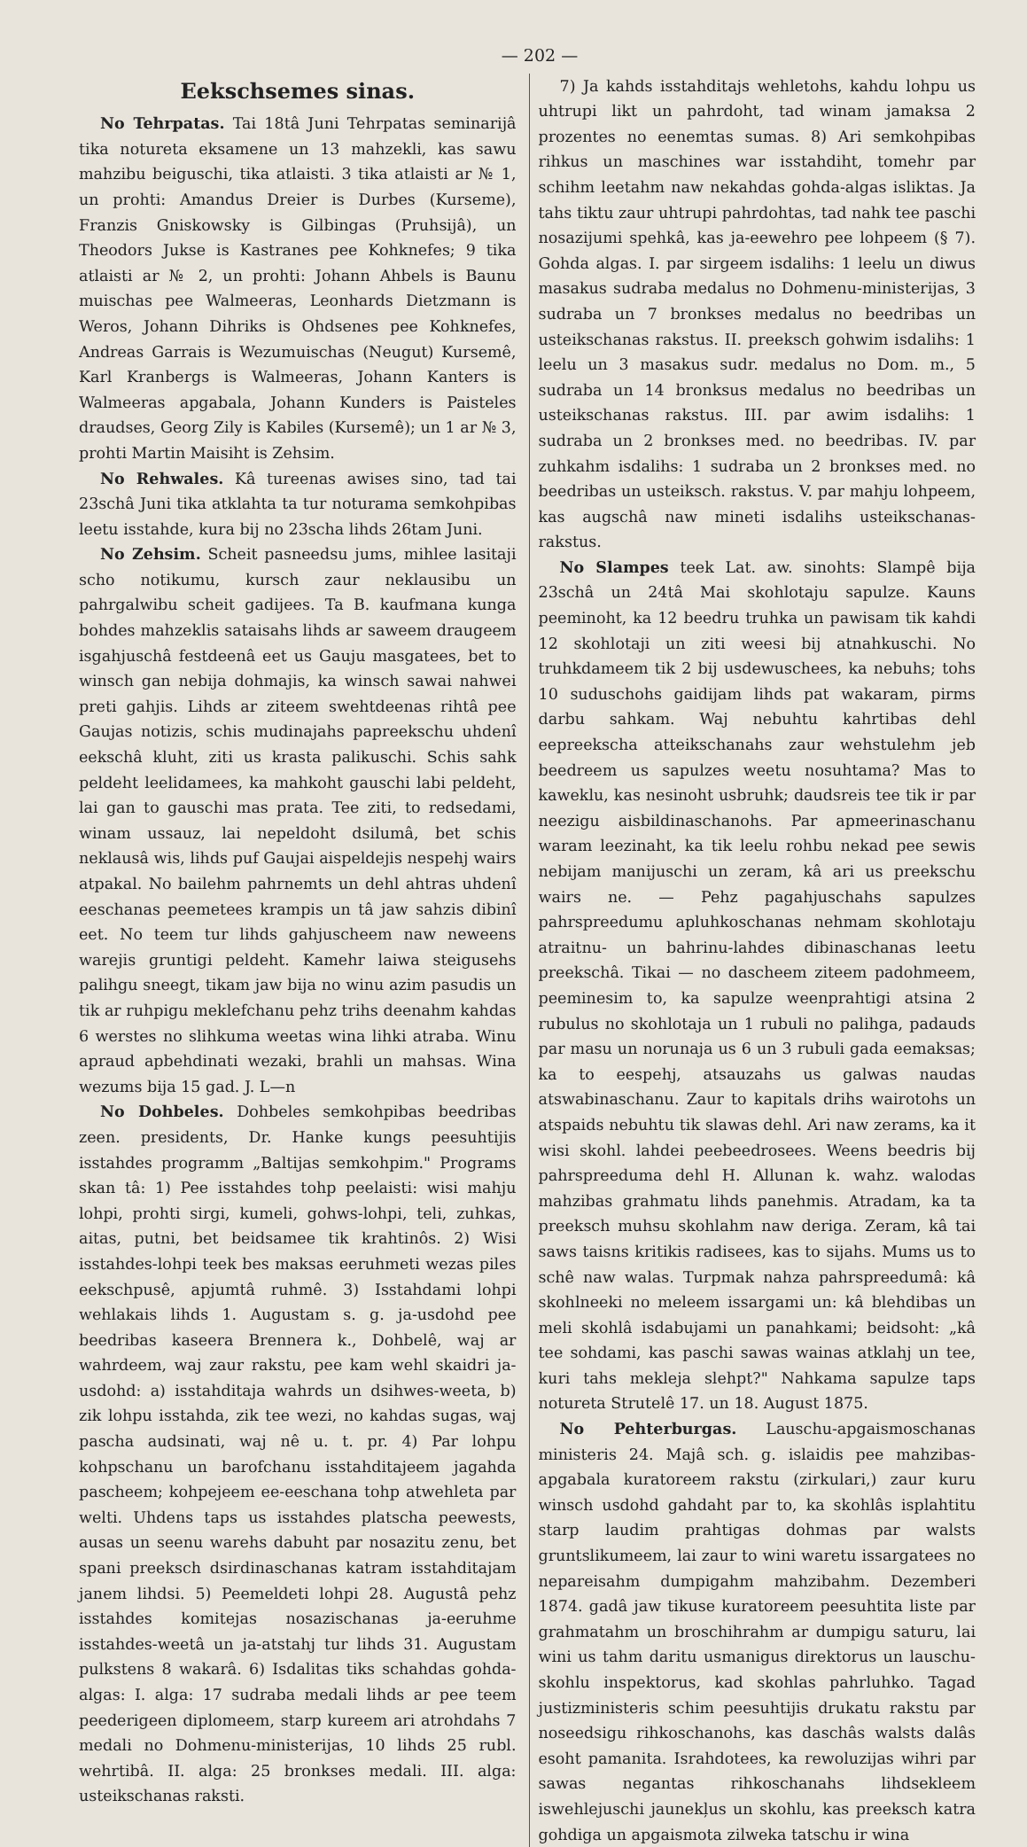— 202 —
Eekschsemes sinas.
No Tehrpatas. Tai 18tâ Juni Tehrpatas seminarijâ tika notureta eksamene un 13 mahzekli, kas sawu mahzibu beiguschi, tika atlaisti. 3 tika atlaisti ar № 1, un prohti: Amandus Dreier is Durbes (Kurseme), Franzis Gniskowsky is Gilbingas (Pruhsijâ), un Theodors Jukse is Kastranes pee Kohknefes; 9 tika atlaisti ar № 2, un prohti: Johann Ahbels is Baunu muischas pee Walmeeras, Leonhards Dietzmann is Weros, Johann Dihriks is Ohdsenes pee Kohknefes, Andreas Garrais is Wezumuischas (Neugut) Kursemê, Karl Kranbergs is Walmeeras, Johann Kanters is Walmeeras apgabala, Johann Kunders is Paisteles draudses, Georg Zily is Kabiles (Kursemê); un 1 ar № 3, prohti Martin Maisiht is Zehsim.
No Rehwales. Kâ tureenas awises sino, tad tai 23schâ Juni tika atklahta ta tur noturama semkohpibas leetu isstahde, kura bij no 23scha lihds 26tam Juni.
No Zehsim. Scheit pasneedsu jums, mihlee lasitaji scho notikumu, kursch zaur neklausibu un pahrgalwibu scheit gadijees. Ta B. kaufmana kunga bohdes mahzeklis sataisahs lihds ar saweem draugeem isgahjuschâ festdeenâ eet us Gauju masgatees, bet to winsch gan nebija dohmajis, ka winsch sawai nahwei preti gahjis. Lihds ar ziteem swehtdeenas rihtâ pee Gaujas notizis, schis mudinajahs papreekschu uhdenî eekschâ kluht, ziti us krasta palikuschi. Schis sahk peldeht leelidamees, ka mahkoht gauschi labi peldeht, lai gan to gauschi mas prata. Tee ziti, to redsedami, winam ussauz, lai nepeldoht dsilumâ, bet schis neklausâ wis, lihds puf Gaujai aispeldejis nespehj wairs atpakal. No bailehm pahrnemts un dehl ahtras uhdenî eeschanas peemetees krampis un tâ jaw sahzis dibinî eet. No teem tur lihds gahjuscheem naw neweens warejis gruntigi peldeht. Kamehr laiwa steigusehs palihgu sneegt, tikam jaw bija no winu azim pasudis un tik ar ruhpigu meklefchanu pehz trihs deenahm kahdas 6 werstes no slihkuma weetas wina lihki atraba. Winu apraud apbehdinati wezaki, brahli un mahsas. Wina wezums bija 15 gad. J. L—n
No Dohbeles. Dohbeles semkohpibas beedribas zeen. presidents, Dr. Hanke kungs peesuhtijis isstahdes programm „Baltijas semkohpim." Programs skan tâ: 1) Pee isstahdes tohp peelaisti: wisi mahju lohpi, prohti sirgi, kumeli, gohws-lohpi, teli, zuhkas, aitas, putni, bet beidsamee tik krahtinôs. 2) Wisi isstahdes-lohpi teek bes maksas eeruhmeti wezas piles eekschpusê, apjumtâ ruhmê. 3) Isstahdami lohpi wehlakais lihds 1. Augustam s. g. ja-usdohd pee beedribas kaseera Brennera k., Dohbelê, waj ar wahrdeem, waj zaur rakstu, pee kam wehl skaidri ja-usdohd: a) isstahditaja wahrds un dsihwes-weeta, b) zik lohpu isstahda, zik tee wezi, no kahdas sugas, waj pascha audsinati, waj nê u. t. pr. 4) Par lohpu kohpschanu un barofchanu isstahditajeem jagahda pascheem; kohpejeem ee-eeschana tohp atwehleta par welti. Uhdens taps us isstahdes platscha peewests, ausas un seenu warehs dabuht par nosazitu zenu, bet spani preeksch dsirdinaschanas katram isstahditajam janem lihdsi. 5) Peemeldeti lohpi 28. Augustâ pehz isstahdes komitejas nosazischanas ja-eeruhme isstahdes-weetâ un ja-atstahj tur lihds 31. Augustam pulkstens 8 wakarâ. 6) Isdalitas tiks schahdas gohda-algas: I. alga: 17 sudraba medali lihds ar pee teem peederigeen diplomeem, starp kureem ari atrohdahs 7 medali no Dohmenu-ministerijas, 10 lihds 25 rubl. wehrtibâ. II. alga: 25 bronkses medali. III. alga: usteikschanas raksti.
7) Ja kahds isstahditajs wehletohs, kahdu lohpu us uhtrupi likt un pahrdoht, tad winam jamaksa 2 prozentes no eenemtas sumas. 8) Ari semkohpibas rihkus un maschines war isstahdiht, tomehr par schihm leetahm naw nekahdas gohda-algas isliktas. Ja tahs tiktu zaur uhtrupi pahrdohtas, tad nahk tee paschi nosazijumi spehkâ, kas ja-eewehro pee lohpeem (§ 7). Gohda algas. I. par sirgeem isdalihs: 1 leelu un diwus masakus sudraba medalus no Dohmenu-ministerijas, 3 sudraba un 7 bronkses medalus no beedribas un usteikschanas rakstus. II. preeksch gohwim isdalihs: 1 leelu un 3 masakus sudr. medalus no Dom. m., 5 sudraba un 14 bronksus medalus no beedribas un usteikschanas rakstus. III. par awim isdalihs: 1 sudraba un 2 bronkses med. no beedribas. IV. par zuhkahm isdalihs: 1 sudraba un 2 bronkses med. no beedribas un usteiksch. rakstus. V. par mahju lohpeem, kas augschâ naw mineti isdalihs usteikschanas-rakstus.
No Slampes teek Lat. aw. sinohts: Slampê bija 23schâ un 24tâ Mai skohlotaju sapulze. Kauns peeminoht, ka 12 beedru truhka un pawisam tik kahdi 12 skohlotaji un ziti weesi bij atnahkuschi. No truhkdameem tik 2 bij usdewuschees, ka nebuhs; tohs 10 suduschohs gaidijam lihds pat wakaram, pirms darbu sahkam. Waj nebuhtu kahrtibas dehl eepreekscha atteikschanahs zaur wehstulehm jeb beedreem us sapulzes weetu nosuhtama? Mas to kaweklu, kas nesinoht usbruhk; daudsreis tee tik ir par neezigu aisbildinaschanohs. Par apmeerinaschanu waram leezinaht, ka tik leelu rohbu nekad pee sewis nebijam manijuschi un zeram, kâ ari us preekschu wairs ne. — Pehz pagahjuschahs sapulzes pahrspreedumu apluhkoschanas nehmam skohlotaju atraitnu- un bahrinu-lahdes dibinaschanas leetu preekschâ. Tikai — no dascheem ziteem padohmeem, peeminesim to, ka sapulze weenprahtigi atsina 2 rubulus no skohlotaja un 1 rubuli no palihga, padauds par masu un norunaja us 6 un 3 rubuli gada eemaksas; ka to eespehj, atsauzahs us galwas naudas atswabinaschanu. Zaur to kapitals drihs wairotohs un atspaids nebuhtu tik slawas dehl. Ari naw zerams, ka it wisi skohl. lahdei peebeedrosees. Weens beedris bij pahrspreeduma dehl H. Allunan k. wahz. walodas mahzibas grahmatu lihds panehmis. Atradam, ka ta preeksch muhsu skohlahm naw deriga. Zeram, kâ tai saws taisns kritikis radisees, kas to sijahs. Mums us to schê naw walas. Turpmak nahza pahrspreedumâ: kâ skohlneeki no meleem issargami un: kâ blehdibas un meli skohlâ isdabujami un panahkami; beidsoht: „kâ tee sohdami, kas paschi sawas wainas atklahj un tee, kuri tahs mekleja slehpt?" Nahkama sapulze taps notureta Strutelê 17. un 18. August 1875.
No Pehterburgas. Lauschu-apgaismoschanas ministeris 24. Majâ sch. g. islaidis pee mahzibas-apgabala kuratoreem rakstu (zirkulari,) zaur kuru winsch usdohd gahdaht par to, ka skohlâs isplahtitu starp laudim prahtigas dohmas par walsts gruntslikumeem, lai zaur to wini waretu issargatees no nepareisahm dumpigahm mahzibahm. Dezemberi 1874. gadâ jaw tikuse kuratoreem peesuhtita liste par grahmatahm un broschihrahm ar dumpigu saturu, lai wini us tahm daritu usmanigus direktorus un lauschu-skohlu inspektorus, kad skohlas pahrluhko. Tagad justizministeris schim peesuhtijis drukatu rakstu par noseedsigu rihkoschanohs, kas daschâs walsts dalâs esoht pamanita. Israhdotees, ka rewoluzijas wihri par sawas negantas rihkoschanahs lihdsekleem iswehlejuschi jaunekļus un skohlu, kas preeksch katra gohdiga un apgaismota zilweka tatschu ir wina